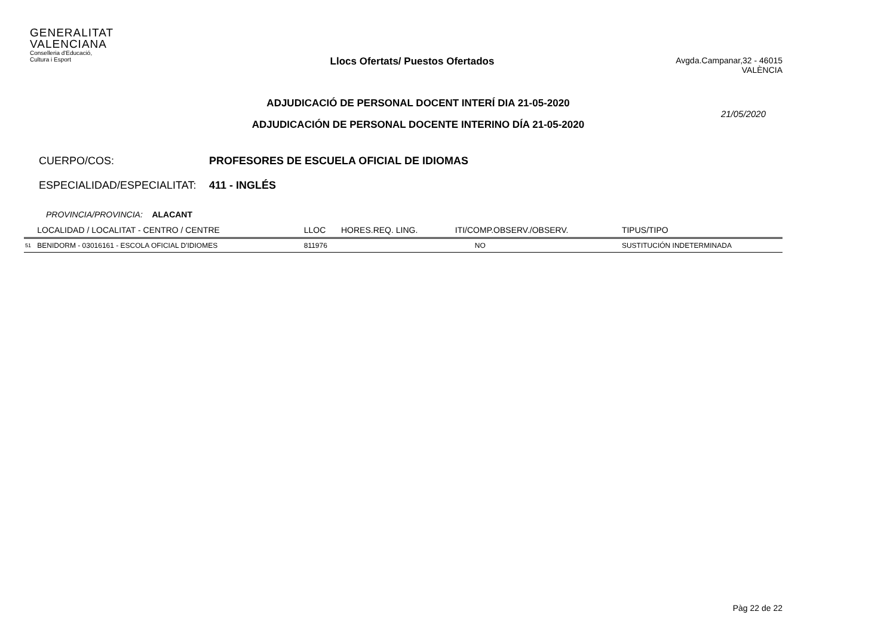GENERALITAT
VALENCIANA
Conselleria d'Educació,
Cultura i Esport
Llocs Ofertats/ Puestos Ofertados
Avgda.Campanar,32 - 46015 VALÈNCIA
ADJUDICACIÓ DE PERSONAL DOCENT INTERÍ DIA 21-05-2020
ADJUDICACIÓN DE PERSONAL DOCENTE INTERINO DÍA 21-05-2020
21/05/2020
CUERPO/COS: PROFESORES DE ESCUELA OFICIAL DE IDIOMAS
ESPECIALIDAD/ESPECIALITAT: 411 - INGLÉS
PROVINCIA/PROVINCIA: ALACANT
| | LOCALIDAD / LOCALITAT - CENTRO / CENTRE | LLOC | HORES.REQ. LING. | ITI/COMP.OBSERV./OBSERV. | TIPUS/TIPO |
| --- | --- | --- | --- | --- | --- |
| 51 | BENIDORM - 03016161 - ESCOLA OFICIAL D'IDIOMES | 811976 | | NO | SUSTITUCIÓN INDETERMINADA |
Pàg 22 de 22